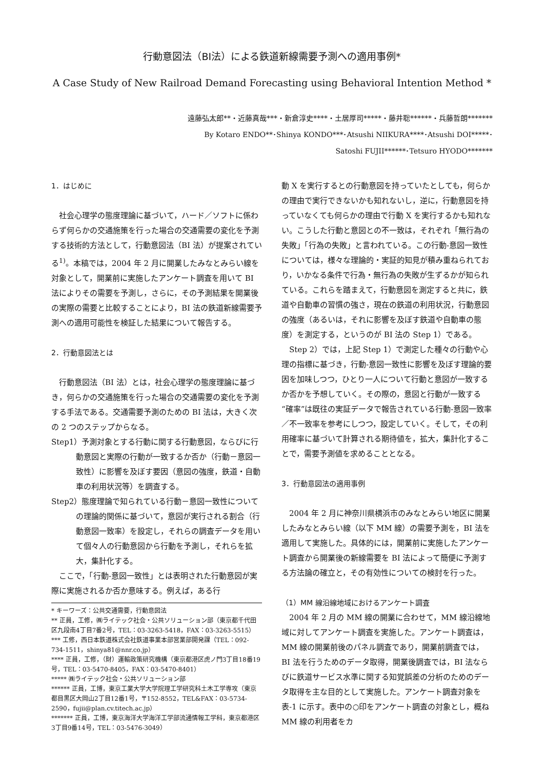行動意図法（BI法）による鉄道新線需要予測への適用事例*
A Case Study of New Railroad Demand Forecasting using Behavioral Intention Method *
遠藤弘太郎**・近藤真哉***・新倉淳史****・土居厚司*****・藤井聡******・兵藤哲朗*******
By Kotaro ENDO**･Shinya KONDO***･Atsushi NIIKURA****･Atsushi DOI*****･
Satoshi FUJII******･Tetsuro HYODO*******
1．はじめに
社会心理学の態度理論に基づいて，ハード／ソフトに係わらず何らかの交通施策を行った場合の交通需要の変化を予測する技術的方法として，行動意図法（BI 法）が提案されている<sup>1)</sup>。本稿では，2004 年 2 月に開業したみなとみらい線を対象として，開業前に実施したアンケート調査を用いて BI 法によりその需要を予測し，さらに，その予測結果を開業後の実際の需要と比較することにより，BI 法の鉄道新線需要予測への適用可能性を検証した結果について報告する。
2．行動意図法とは
行動意図法（BI 法）とは，社会心理学の態度理論に基づき，何らかの交通施策を行った場合の交通需要の変化を予測する手法である。交通需要予測のための BI 法は，大きく次の 2 つのステップからなる。
Step1）予測対象とする行動に関する行動意図，ならびに行動意図と実際の行動が一致するか否か（行動－意図一致性）に影響を及ぼす要因（意図の強度，鉄道・自動車の利用状況等）を調査する。
Step2）態度理論で知られている行動－意図一致性についての理論的関係に基づいて，意図が実行される割合（行動意図一致率）を設定し，それらの調査データを用いて個々人の行動意図から行動を予測し，それらを拡大，集計化する。
ここで，「行動-意図一致性」とは表明された行動意図が実際に実施されるか否か意味する。例えば，ある行
* キーワーズ：公共交通需要，行動意図法
** 正員，工修，㈱ライテック社会・公共ソリューション部（東京都千代田区九段南4丁目7番2号，TEL：03-3263-5418，FAX：03-3263-5515）
*** 工修，西日本鉄道株式会社鉄道事業本部営業部開発課（TEL：092-734-1511，shinya81@nnr.co.jp）
**** 正員，工修，（財）運輸政策研究機構（東京都港区虎ノ門3丁目18番19号，TEL：03-5470-8405，FAX：03-5470-8401）
***** ㈱ライテック社会・公共ソリューション部
****** 正員，工博，東京工業大学大学院理工学研究科土木工学専攻（東京都目黒区大岡山2丁目12番1号，〒152-8552，TEL&FAX：03-5734-2590，fujii@plan.cv.titech.ac.jp）
******* 正員，工博，東京海洋大学海洋工学部流通情報工学科，東京都港区3丁目9番14号，TEL：03-5476-3049）
動 X を実行するとの行動意図を持っていたとしても，何らかの理由で実行できないかも知れないし，逆に，行動意図を持っていなくても何らかの理由で行動 X を実行するかも知れない。こうした行動と意図との不一致は，それぞれ「無行為の失敗」「行為の失敗」と言われている。この行動-意図一致性については，様々な理論的・実証的知見が積み重ねられており，いかなる条件で行為・無行為の失敗が生ずるかが知られている。これらを踏まえて，行動意図を測定すると共に，鉄道や自動車の習慣の強さ，現在の鉄道の利用状況，行動意図の強度（あるいは，それに影響を及ぼす鉄道や自動車の態度）を測定する，というのが BI 法の Step 1）である。
Step 2）では，上記 Step 1）で測定した種々の行動や心理の指標に基づき，行動-意図一致性に影響を及ぼす理論的要因を加味しつつ，ひとり一人について行動と意図が一致するか否かを予想していく。その際の，意図と行動が一致する“確率”は既往の実証データで報告されている行動-意図一致率／不一致率を参考にしつつ，設定していく。そして，その利用確率に基づいて計算される期待値を，拡大，集計化することで，需要予測値を求めることとなる。
3．行動意図法の適用事例
2004 年 2 月に神奈川県横浜市のみなとみらい地区に開業したみなとみらい線（以下 MM 線）の需要予測を，BI 法を適用して実施した。具体的には，開業前に実施したアンケート調査から開業後の新線需要を BI 法によって簡便に予測する方法論の確立と，その有効性についての検討を行った。
（1）MM 線沿線地域におけるアンケート調査
2004 年 2 月の MM 線の開業に合わせて，MM 線沿線地域に対してアンケート調査を実施した。アンケート調査は，MM 線の開業前後のパネル調査であり，開業前調査では，BI 法を行うためのデータ取得，開業後調査では，BI 法ならびに鉄道サービス水準に関する知覚誤差の分析のためのデータ取得を主な目的として実施した。アンケート調査対象を表-1 に示す。表中の○印をアンケート調査の対象とし，概ね MM 線の利用者をカ